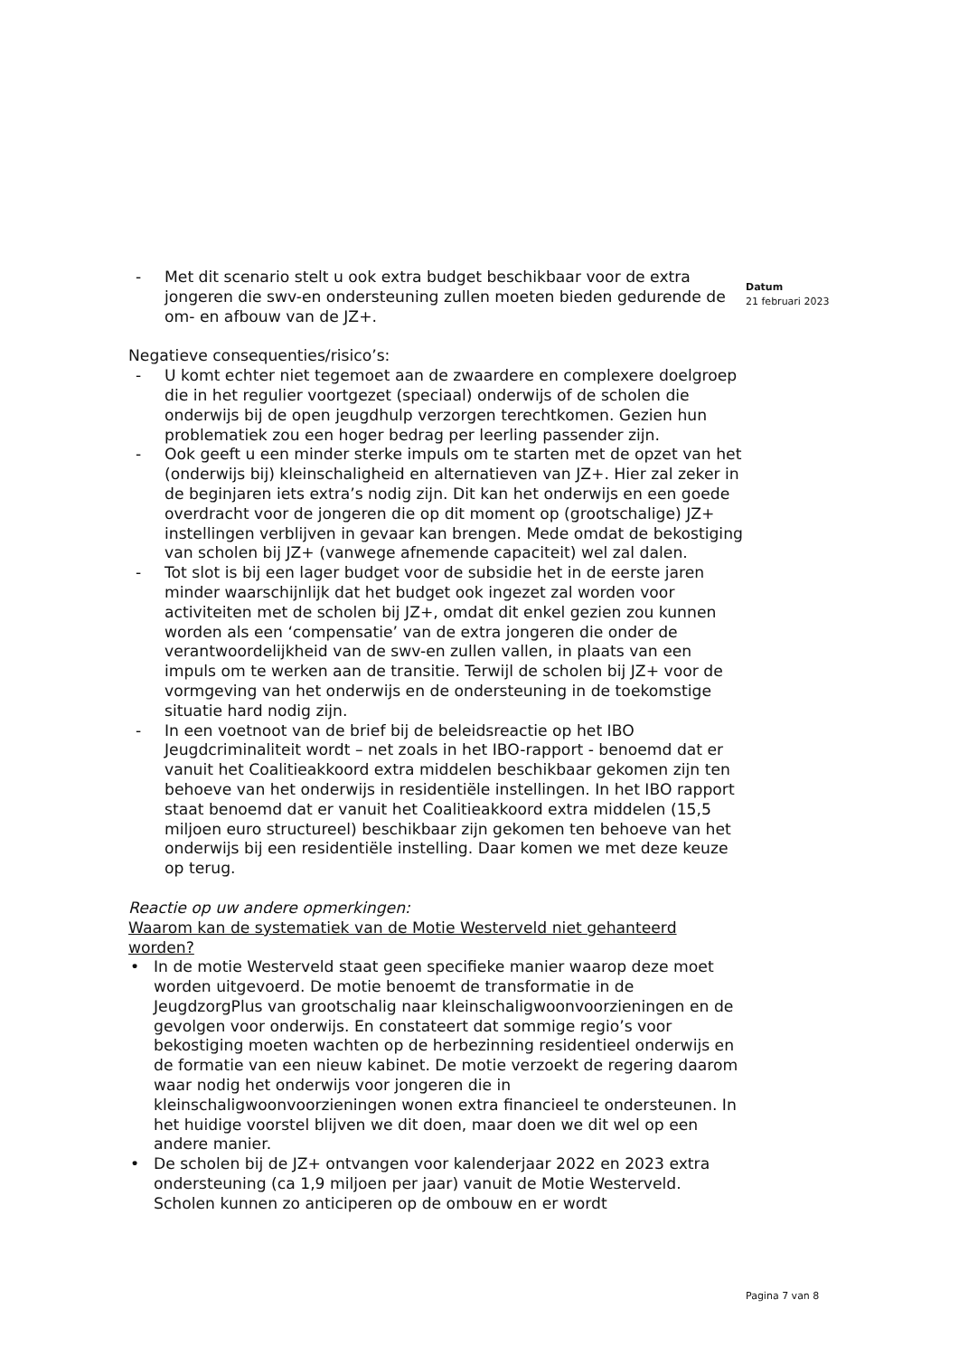- Met dit scenario stelt u ook extra budget beschikbaar voor de extra jongeren die swv-en ondersteuning zullen moeten bieden gedurende de om- en afbouw van de JZ+.
Negatieve consequenties/risico’s:
- U komt echter niet tegemoet aan de zwaardere en complexere doelgroep die in het regulier voortgezet (speciaal) onderwijs of de scholen die onderwijs bij de open jeugdhulp verzorgen terechtkomen. Gezien hun problematiek zou een hoger bedrag per leerling passender zijn.
- Ook geeft u een minder sterke impuls om te starten met de opzet van het (onderwijs bij) kleinschaligheid en alternatieven van JZ+. Hier zal zeker in de beginjaren iets extra’s nodig zijn. Dit kan het onderwijs en een goede overdracht voor de jongeren die op dit moment op (grootschalige) JZ+ instellingen verblijven in gevaar kan brengen. Mede omdat de bekostiging van scholen bij JZ+ (vanwege afnemende capaciteit) wel zal dalen.
- Tot slot is bij een lager budget voor de subsidie het in de eerste jaren minder waarschijnlijk dat het budget ook ingezet zal worden voor activiteiten met de scholen bij JZ+, omdat dit enkel gezien zou kunnen worden als een ‘compensatie’ van de extra jongeren die onder de verantwoordelijkheid van de swv-en zullen vallen, in plaats van een impuls om te werken aan de transitie. Terwijl de scholen bij JZ+ voor de vormgeving van het onderwijs en de ondersteuning in de toekomstige situatie hard nodig zijn.
- In een voetnoot van de brief bij de beleidsreactie op het IBO Jeugdcriminaliteit wordt – net zoals in het IBO-rapport - benoemd dat er vanuit het Coalitieakkoord extra middelen beschikbaar gekomen zijn ten behoeve van het onderwijs in residentiële instellingen. In het IBO rapport staat benoemd dat er vanuit het Coalitieakkoord extra middelen (15,5 miljoen euro structureel) beschikbaar zijn gekomen ten behoeve van het onderwijs bij een residentiële instelling. Daar komen we met deze keuze op terug.
Reactie op uw andere opmerkingen:
Waarom kan de systematiek van de Motie Westerveld niet gehanteerd worden?
• In de motie Westerveld staat geen specifieke manier waarop deze moet worden uitgevoerd. De motie benoemt de transformatie in de JeugdzorgPlus van grootschalig naar kleinschaligwoonvoorzieningen en de gevolgen voor onderwijs. En constateert dat sommige regio’s voor bekostiging moeten wachten op de herbezinning residentieel onderwijs en de formatie van een nieuw kabinet. De motie verzoekt de regering daarom waar nodig het onderwijs voor jongeren die in kleinschaligwoonvoorzieningen wonen extra financieel te ondersteunen. In het huidige voorstel blijven we dit doen, maar doen we dit wel op een andere manier.
• De scholen bij de JZ+ ontvangen voor kalenderjaar 2022 en 2023 extra ondersteuning (ca 1,9 miljoen per jaar) vanuit de Motie Westerveld. Scholen kunnen zo anticiperen op de ombouw en er wordt
Datum
21 februari 2023
Pagina 7 van 8